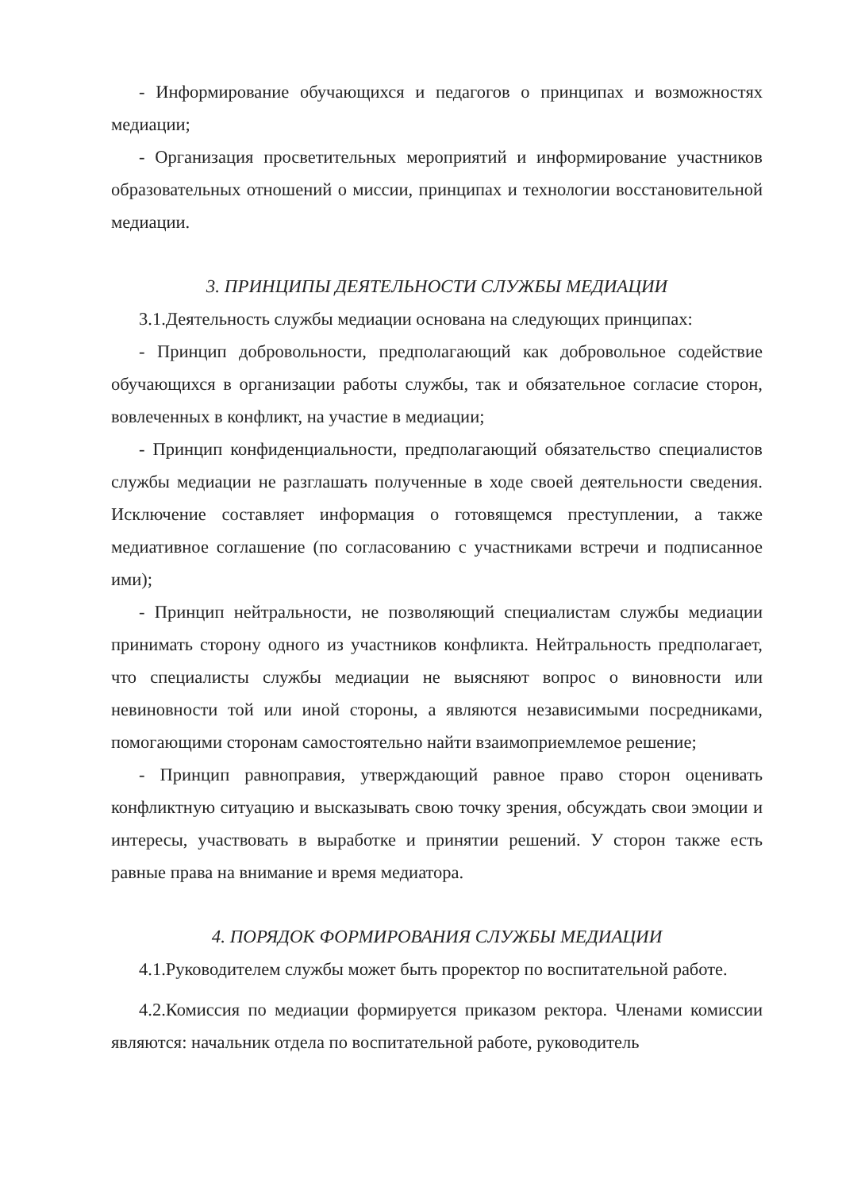- Информирование обучающихся и педагогов о принципах и возможностях медиации;
- Организация просветительных мероприятий и информирование участников образовательных отношений о миссии, принципах и технологии восстановительной медиации.
3. ПРИНЦИПЫ ДЕЯТЕЛЬНОСТИ СЛУЖБЫ МЕДИАЦИИ
3.1.Деятельность службы медиации основана на следующих принципах:
- Принцип добровольности, предполагающий как добровольное содействие обучающихся в организации работы службы, так и обязательное согласие сторон, вовлеченных в конфликт, на участие в медиации;
- Принцип конфиденциальности, предполагающий обязательство специалистов службы медиации не разглашать полученные в ходе своей деятельности сведения. Исключение составляет информация о готовящемся преступлении, а также медиативное соглашение (по согласованию с участниками встречи и подписанное ими);
- Принцип нейтральности, не позволяющий специалистам службы медиации принимать сторону одного из участников конфликта. Нейтральность предполагает, что специалисты службы медиации не выясняют вопрос о виновности или невиновности той или иной стороны, а являются независимыми посредниками, помогающими сторонам самостоятельно найти взаимоприемлемое решение;
- Принцип равноправия, утверждающий равное право сторон оценивать конфликтную ситуацию и высказывать свою точку зрения, обсуждать свои эмоции и интересы, участвовать в выработке и принятии решений. У сторон также есть равные права на внимание и время медиатора.
4. ПОРЯДОК ФОРМИРОВАНИЯ СЛУЖБЫ МЕДИАЦИИ
4.1.Руководителем службы может быть проректор по воспитательной работе.
4.2.Комиссия по медиации формируется приказом ректора. Членами комиссии являются: начальник отдела по воспитательной работе, руководитель